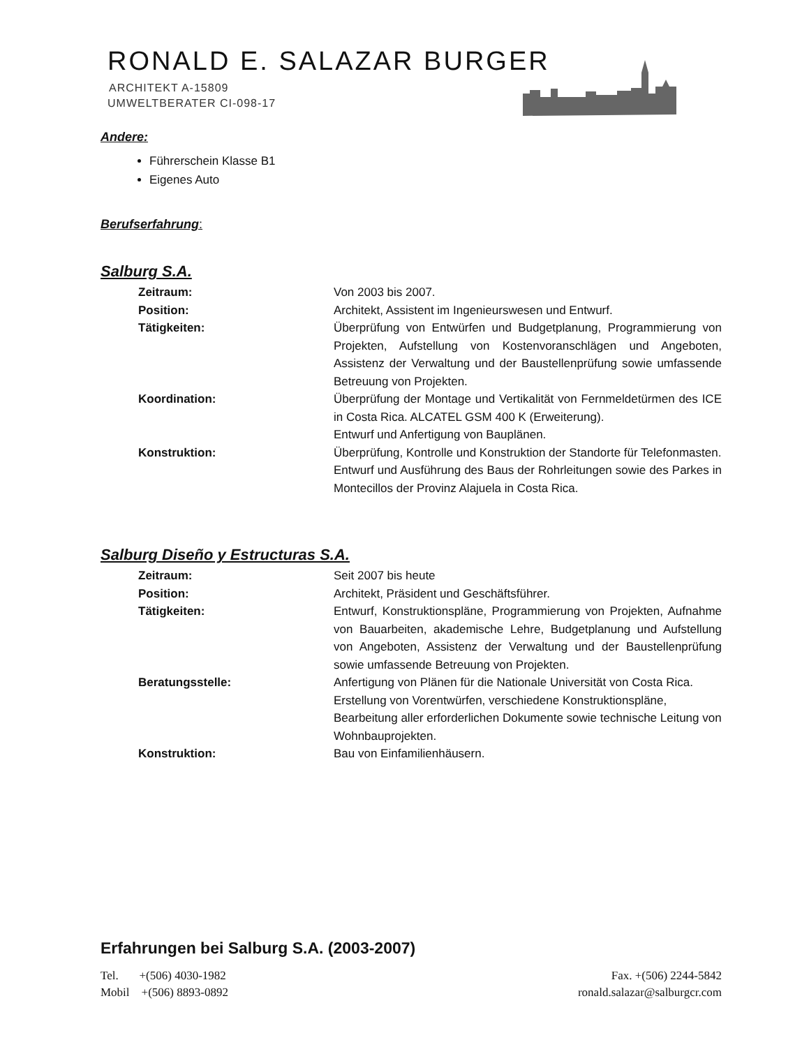RONALD E. SALAZAR BURGER
ARCHITEKT A-15809
UMWELTBERATER CI-098-17
Andere:
Führerschein Klasse B1
Eigenes Auto
Berufserfahrung:
Salburg S.A.
Zeitraum: Von 2003 bis 2007.
Position: Architekt, Assistent im Ingenieurswesen und Entwurf.
Tätigkeiten: Überprüfung von Entwürfen und Budgetplanung, Programmierung von Projekten, Aufstellung von Kostenvoranschlägen und Angeboten, Assistenz der Verwaltung und der Baustellenprüfung sowie umfassende Betreuung von Projekten.
Koordination: Überprüfung der Montage und Vertikalität von Fernmeldetürmen des ICE in Costa Rica. ALCATEL GSM 400 K (Erweiterung).
Entwurf und Anfertigung von Bauplänen.
Konstruktion: Überprüfung, Kontrolle und Konstruktion der Standorte für Telefonmasten.
Entwurf und Ausführung des Baus der Rohrleitungen sowie des Parkes in Montecillos der Provinz Alajuela in Costa Rica.
Salburg Diseño y Estructuras S.A.
Zeitraum: Seit 2007 bis heute
Position: Architekt, Präsident und Geschäftsführer.
Tätigkeiten: Entwurf, Konstruktionspläne, Programmierung von Projekten, Aufnahme von Bauarbeiten, akademische Lehre, Budgetplanung und Aufstellung von Angeboten, Assistenz der Verwaltung und der Baustellenprüfung sowie umfassende Betreuung von Projekten.
Beratungsstelle: Anfertigung von Plänen für die Nationale Universität von Costa Rica. Erstellung von Vorentwürfen, verschiedene Konstruktionspläne, Bearbeitung aller erforderlichen Dokumente sowie technische Leitung von Wohnbauprojekten.
Konstruktion: Bau von Einfamilienhäusern.
Erfahrungen bei Salburg S.A. (2003-2007)
Tel. +(506) 4030-1982 Fax. +(506) 2244-5842
Mobil +(506) 8893-0892 ronald.salazar@salburgcr.com